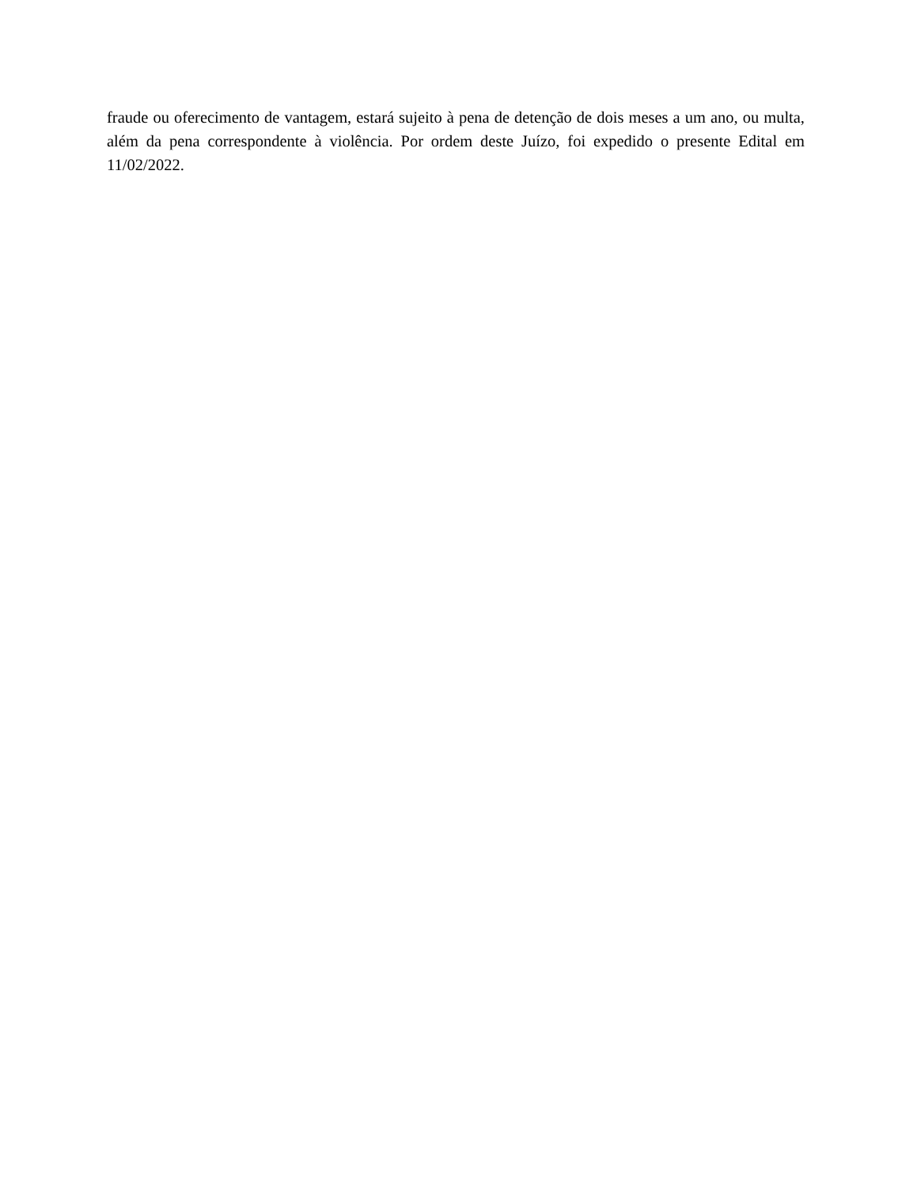fraude ou oferecimento de vantagem, estará sujeito à pena de detenção de dois meses a um ano, ou multa, além da pena correspondente à violência. Por ordem deste Juízo, foi expedido o presente Edital em 11/02/2022.